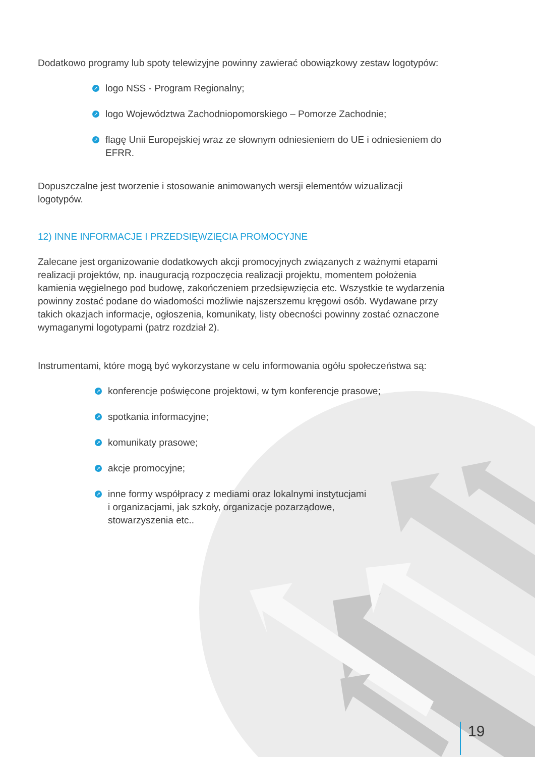Dodatkowo programy lub spoty telewizyjne powinny zawierać obowiązkowy zestaw logotypów:
➚ logo NSS - Program Regionalny;
➚ logo Województwa Zachodniopomorskiego – Pomorze Zachodnie;
➚ flagę Unii Europejskiej wraz ze słownym odniesieniem do UE i odniesieniem do EFRR.
Dopuszczalne jest tworzenie i stosowanie animowanych wersji elementów wizualizacji logotypów.
12) INNE INFORMACJE I PRZEDSIĘWZIĘCIA PROMOCYJNE
Zalecane jest organizowanie dodatkowych akcji promocyjnych związanych z ważnymi etapami realizacji projektów, np. inauguracją rozpoczęcia realizacji projektu, momentem położenia kamienia węgielnego pod budowę, zakończeniem przedsięwzięcia etc. Wszystkie te wydarzenia powinny zostać podane do wiadomości możliwie najszerszemu kręgowi osób. Wydawane przy takich okazjach informacje, ogłoszenia, komunikaty, listy obecności powinny zostać oznaczone wymaganymi logotypami (patrz rozdział 2).
Instrumentami, które mogą być wykorzystane w celu informowania ogółu społeczeństwa są:
➚ konferencje poświęcone projektowi, w tym konferencje prasowe;
➚ spotkania informacyjne;
➚ komunikaty prasowe;
➚ akcje promocyjne;
➚ inne formy współpracy z mediami oraz lokalnymi instytucjami
i organizacjami, jak szkoły, organizacje pozarządowe,
stowarzyszenia etc..
19